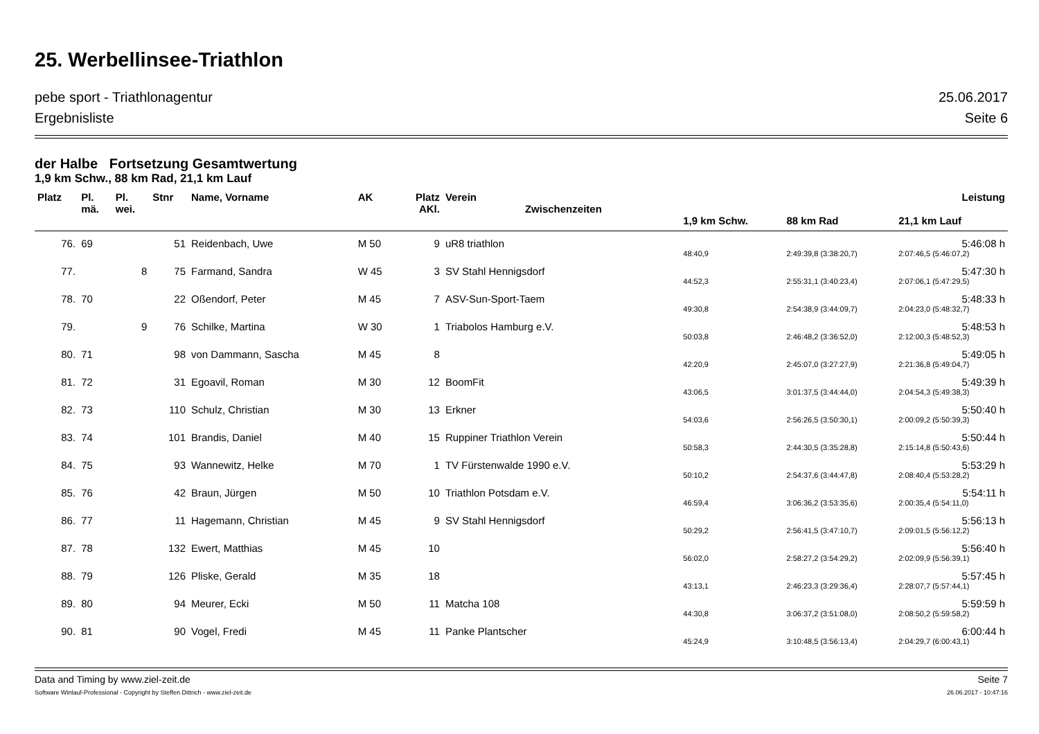25. Werbellinsee-Triathlon
pebe sport - Triathlonagentur 25.06.2017
Ergebnisliste Seite 6
der Halbe Fortsetzung Gesamtwertung
1,9 km Schw., 88 km Rad, 21,1 km Lauf
| Platz | Pl. mä. | Pl. wei. | Stnr | Name, Vorname | AK | Platz AKl. | Verein Zwischenzeiten | | | Leistung |
| --- | --- | --- | --- | --- | --- | --- | --- | --- | --- | --- |
| | | | | | | | | 1,9 km Schw. | 88 km Rad | 21,1 km Lauf |
| 76. | 69 | | 51 | Reidenbach, Uwe | M 50 | 9 | uR8 triathlon | | | 5:46:08 h |
| | | | | | | | | 48:40,9 | 2:49:39,8 (3:38:20,7) | 2:07:46,5 (5:46:07,2) |
| 77. | | 8 | 75 | Farmand, Sandra | W 45 | 3 | SV Stahl Hennigsdorf | | | 5:47:30 h |
| | | | | | | | | 44:52,3 | 2:55:31,1 (3:40:23,4) | 2:07:06,1 (5:47:29,5) |
| 78. | 70 | | 22 | Oßendorf, Peter | M 45 | 7 | ASV-Sun-Sport-Taem | | | 5:48:33 h |
| | | | | | | | | 49:30,8 | 2:54:38,9 (3:44:09,7) | 2:04:23,0 (5:48:32,7) |
| 79. | | 9 | 76 | Schilke, Martina | W 30 | 1 | Triabolos Hamburg e.V. | | | 5:48:53 h |
| | | | | | | | | 50:03,8 | 2:46:48,2 (3:36:52,0) | 2:12:00,3 (5:48:52,3) |
| 80. | 71 | | 98 | von Dammann, Sascha | M 45 | 8 | | | | 5:49:05 h |
| | | | | | | | | 42:20,9 | 2:45:07,0 (3:27:27,9) | 2:21:36,8 (5:49:04,7) |
| 81. | 72 | | 31 | Egoavil, Roman | M 30 | 12 | BoomFit | | | 5:49:39 h |
| | | | | | | | | 43:06,5 | 3:01:37,5 (3:44:44,0) | 2:04:54,3 (5:49:38,3) |
| 82. | 73 | | 110 | Schulz, Christian | M 30 | 13 | Erkner | | | 5:50:40 h |
| | | | | | | | | 54:03,6 | 2:56:26,5 (3:50:30,1) | 2:00:09,2 (5:50:39,3) |
| 83. | 74 | | 101 | Brandis, Daniel | M 40 | 15 | Ruppiner Triathlon Verein | | | 5:50:44 h |
| | | | | | | | | 50:58,3 | 2:44:30,5 (3:35:28,8) | 2:15:14,8 (5:50:43,6) |
| 84. | 75 | | 93 | Wannewitz, Helke | M 70 | 1 | TV Fürstenwalde 1990 e.V. | | | 5:53:29 h |
| | | | | | | | | 50:10,2 | 2:54:37,6 (3:44:47,8) | 2:08:40,4 (5:53:28,2) |
| 85. | 76 | | 42 | Braun, Jürgen | M 50 | 10 | Triathlon Potsdam e.V. | | | 5:54:11 h |
| | | | | | | | | 46:59,4 | 3:06:36,2 (3:53:35,6) | 2:00:35,4 (5:54:11,0) |
| 86. | 77 | | 11 | Hagemann, Christian | M 45 | 9 | SV Stahl Hennigsdorf | | | 5:56:13 h |
| | | | | | | | | 50:29,2 | 2:56:41,5 (3:47:10,7) | 2:09:01,5 (5:56:12,2) |
| 87. | 78 | | 132 | Ewert, Matthias | M 45 | 10 | | | | 5:56:40 h |
| | | | | | | | | 56:02,0 | 2:58:27,2 (3:54:29,2) | 2:02:09,9 (5:56:39,1) |
| 88. | 79 | | 126 | Pliske, Gerald | M 35 | 18 | | | | 5:57:45 h |
| | | | | | | | | 43:13,1 | 2:46:23,3 (3:29:36,4) | 2:28:07,7 (5:57:44,1) |
| 89. | 80 | | 94 | Meurer, Ecki | M 50 | 11 | Matcha 108 | | | 5:59:59 h |
| | | | | | | | | 44:30,8 | 3:06:37,2 (3:51:08,0) | 2:08:50,2 (5:59:58,2) |
| 90. | 81 | | 90 | Vogel, Fredi | M 45 | 11 | Panke Plantscher | | | 6:00:44 h |
| | | | | | | | | 45:24,9 | 3:10:48,5 (3:56:13,4) | 2:04:29,7 (6:00:43,1) |
Data and Timing by www.ziel-zeit.de Seite 7
Software Winlauf-Professional - Copyright by Steffen Dittrich - www.ziel-zeit.de 26.06.2017 - 10:47:16